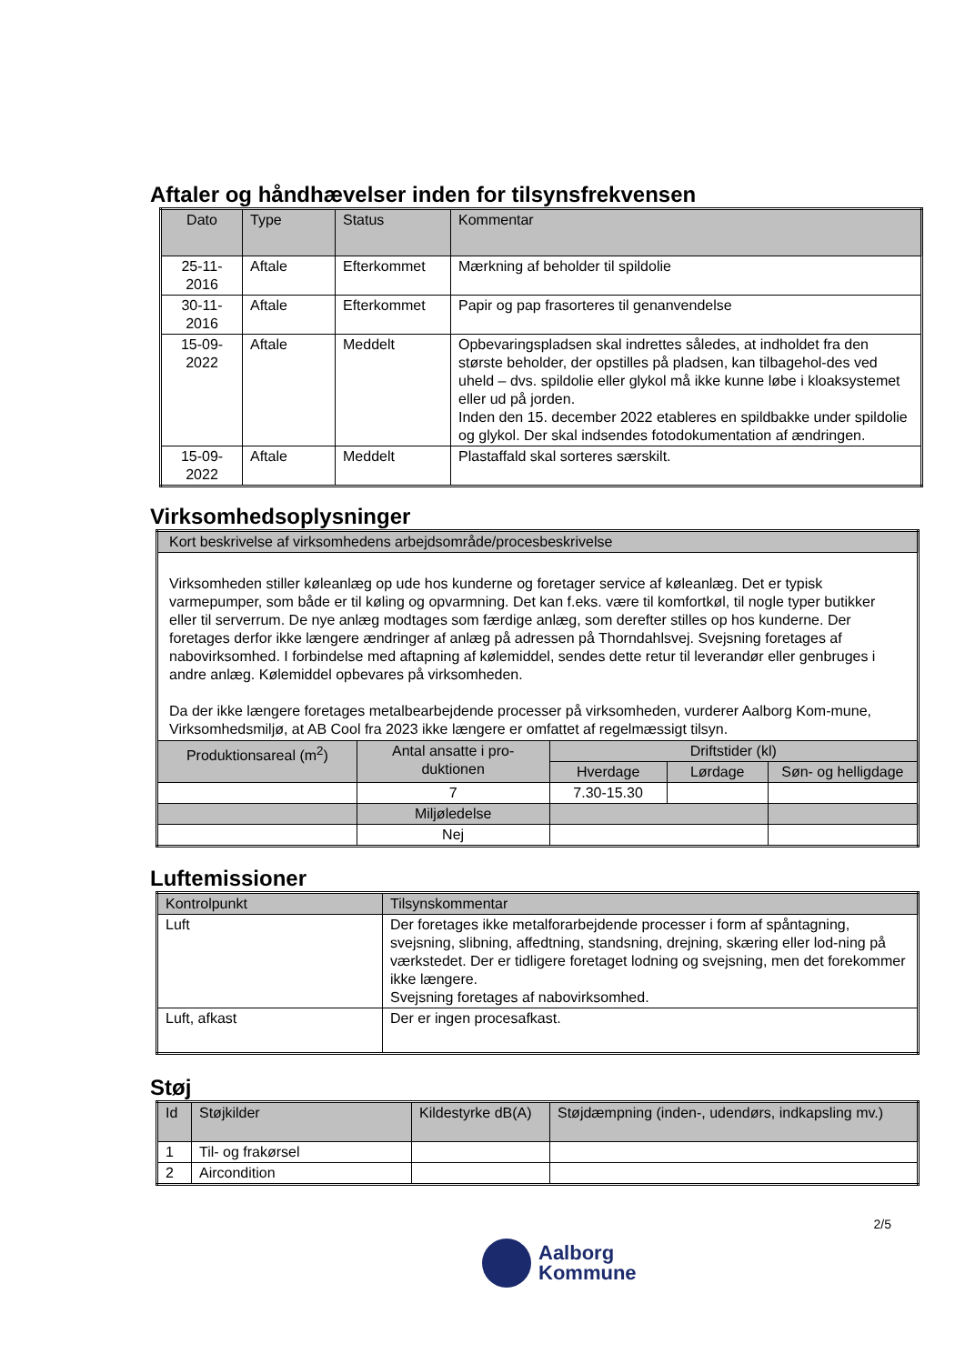Aftaler og håndhævelser inden for tilsynsfrekvensen
| Dato | Type | Status | Kommentar |
| --- | --- | --- | --- |
| 25-11- 2016 | Aftale | Efterkommet | Mærkning af beholder til spildolie |
| 30-11- 2016 | Aftale | Efterkommet | Papir og pap frasorteres til genanvendelse |
| 15-09- 2022 | Aftale | Meddelt | Opbevaringspladsen skal indrettes således, at indholdet fra den største beholder, der opstilles på pladsen, kan tilbagehol-des ved uheld – dvs. spildolie eller glykol må ikke kunne løbe i kloaksystemet eller ud på jorden. Inden den 15. december 2022 etableres en spildbakke under spildolie og glykol. Der skal indsendes fotodokumentation af ændringen. |
| 15-09- 2022 | Aftale | Meddelt | Plastaffald skal sorteres særskilt. |
Virksomhedsoplysninger
| Kort beskrivelse af virksomhedens arbejdsområde/procesbeskrivelse | | | | |
| Virksomheden stiller køleanlæg op ude hos kunderne og foretager service af køleanlæg. Det er typisk varmepumper, som både er til køling og opvarmning. Det kan f.eks. være til komfortkøl, til nogle typer butikker eller til serverrum. De nye anlæg modtages som færdige anlæg, som derefter stilles op hos kunderne. Der foretages derfor ikke længere ændringer af anlæg på adressen på Thorndahlsvej. Svejsning foretages af nabovirksomhed. I forbindelse med aftapning af kølemiddel, sendes dette retur til leverandør eller genbruges i andre anlæg. Kølemiddel opbevares på virksomheden. Da der ikke længere foretages metalbearbejdende processer på virksomheden, vurderer Aalborg Kom-mune, Virksomhedsmiljø, at AB Cool fra 2023 ikke længere er omfattet af regelmæssigt tilsyn. | | | | |
| Produktionsareal (m<sup>2</sup>) | Antal ansatte i pro-duktionen | Driftstider (kl) | | |
| | | Hverdage | Lørdage | Søn- og helligdage |
| | 7 | 7.30-15.30 | | |
| | Miljøledelse | | | |
| | Nej | | | |
Luftemissioner
| Kontrolpunkt | Tilsynskommentar |
| Luft | Der foretages ikke metalforarbejdende processer i form af spåntagning, svejsning, slibning, affedtning, standsning, drejning, skæring eller lod-ning på værkstedet. Der er tidligere foretaget lodning og svejsning, men det forekommer ikke længere. Svejsning foretages af nabovirksomhed. |
| Luft, afkast | Der er ingen procesafkast. |
Støj
| Id | Støjkilder | Kildestyrke dB(A) | Støjdæmpning (inden-, udendørs, indkapsling mv.) |
| 1 | Til- og frakørsel | | |
| 2 | Aircondition | | |
2/5
Aalborg
Kommune